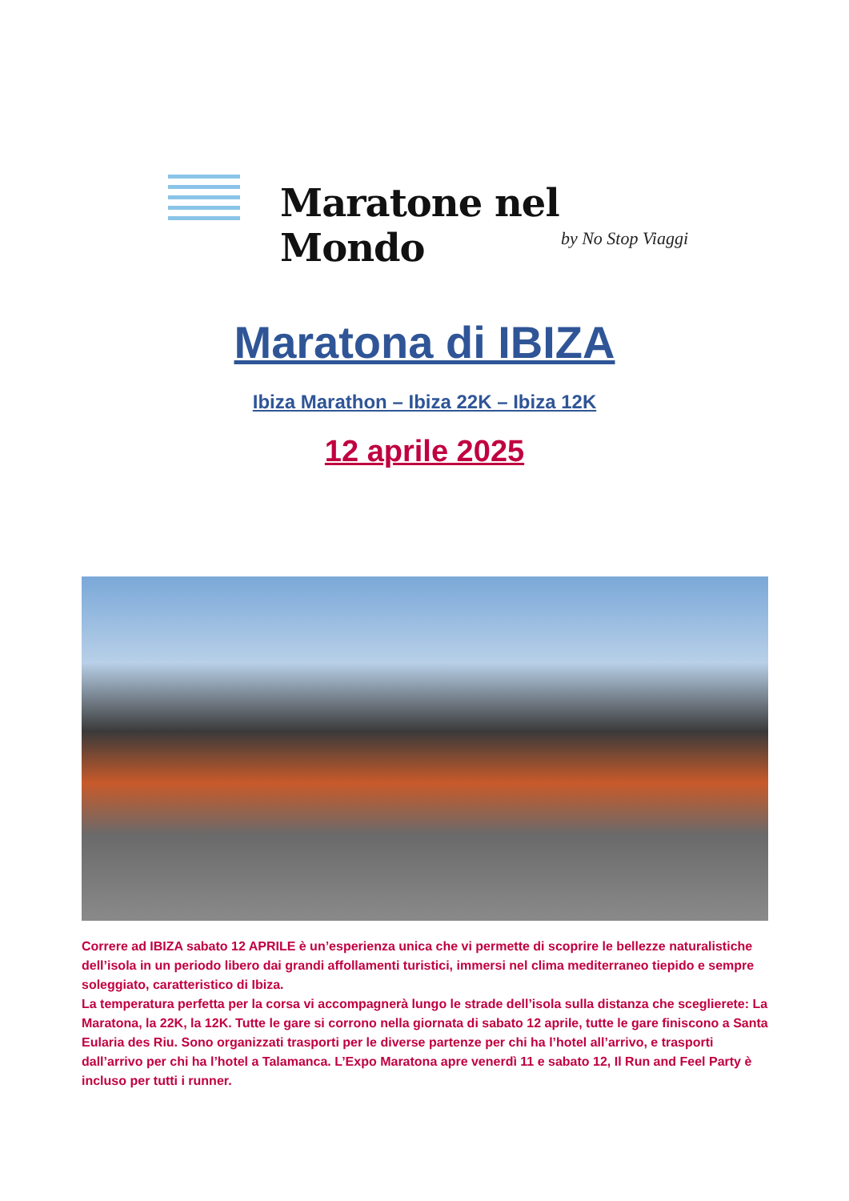Maratone nel Mondo
by No Stop Viaggi
Maratona di IBIZA
Ibiza Marathon – Ibiza 22K – Ibiza 12K
12 aprile 2025
Correre ad IBIZA sabato 12 APRILE è un’esperienza unica che vi permette di scoprire le bellezze naturalistiche dell’isola in un periodo libero dai grandi affollamenti turistici, immersi nel clima mediterraneo tiepido e sempre soleggiato, caratteristico di Ibiza.
La temperatura perfetta per la corsa vi accompagnerà lungo le strade dell’isola sulla distanza che sceglierete: La Maratona, la 22K, la 12K. Tutte le gare si corrono nella giornata di sabato 12 aprile, tutte le gare finiscono a Santa Eularia des Riu. Sono organizzati trasporti per le diverse partenze per chi ha l’hotel all’arrivo, e trasporti dall’arrivo per chi ha l’hotel a Talamanca. L’Expo Maratona apre venerdì 11 e sabato 12, Il Run and Feel Party è incluso per tutti i runner.